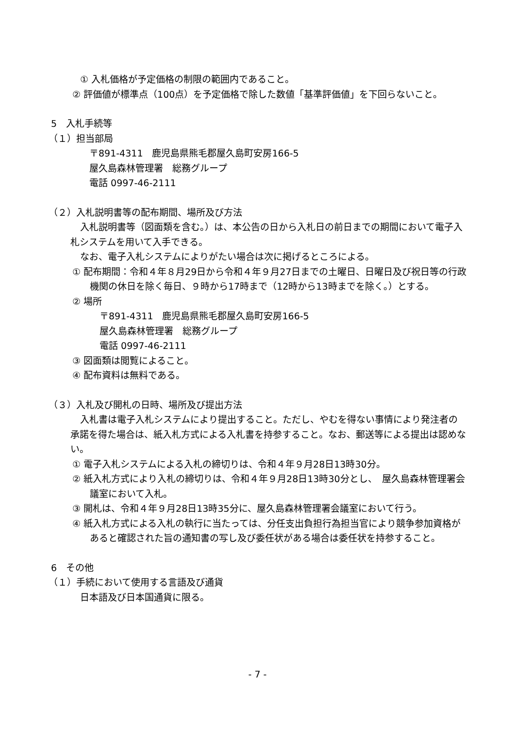① 入札価格が予定価格の制限の範囲内であること。
② 評価値が標準点（100点）を予定価格で除した数値「基準評価値」を下回らないこと。
5　入札手続等
（１）担当部局
〒891-4311　鹿児島県熊毛郡屋久島町安房166-5
屋久島森林管理署　総務グループ
電話 0997-46-2111
（２）入札説明書等の配布期間、場所及び方法
入札説明書等（図面類を含む。）は、本公告の日から入札日の前日までの期間において電子入札システムを用いて入手できる。
なお、電子入札システムによりがたい場合は次に掲げるところによる。
① 配布期間：令和４年８月29日から令和４年９月27日までの土曜日、日曜日及び祝日等の行政機関の休日を除く毎日、９時から17時まで（12時から13時までを除く。）とする。
② 場所
〒891-4311　鹿児島県熊毛郡屋久島町安房166-5
屋久島森林管理署　総務グループ
電話 0997-46-2111
③ 図面類は閲覧によること。
④ 配布資料は無料である。
（３）入札及び開札の日時、場所及び提出方法
入札書は電子入札システムにより提出すること。ただし、やむを得ない事情により発注者の承諾を得た場合は、紙入札方式による入札書を持参すること。なお、郵送等による提出は認めない。
① 電子入札システムによる入札の締切りは、令和４年９月28日13時30分。
② 紙入札方式により入札の締切りは、令和４年９月28日13時30分とし、　屋久島森林管理署会議室において入札。
③ 開札は、令和４年９月28日13時35分に、屋久島森林管理署会議室において行う。
④ 紙入札方式による入札の執行に当たっては、分任支出負担行為担当官により競争参加資格があると確認された旨の通知書の写し及び委任状がある場合は委任状を持参すること。
6　その他
（１）手続において使用する言語及び通貨
日本語及び日本国通貨に限る。
- 7 -